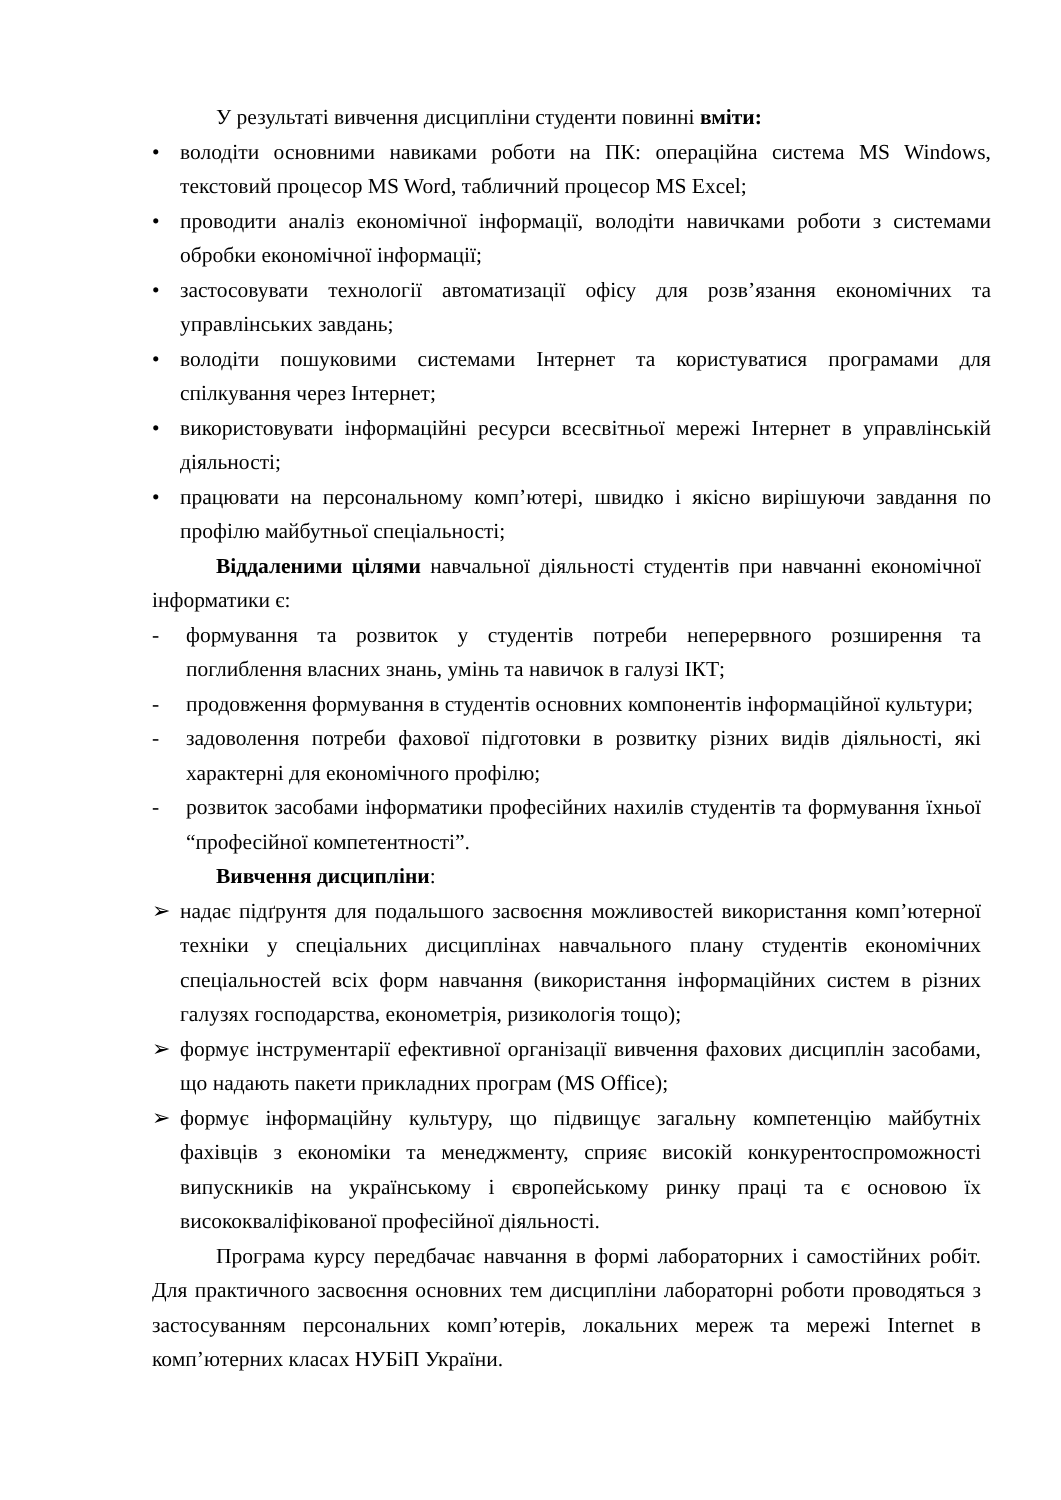У результаті вивчення дисципліни студенти повинні вміти:
• володіти основними навиками роботи на ПК: операційна система MS Windows, текстовий процесор MS Word, табличний процесор MS Excel;
• проводити аналіз економічної інформації, володіти навичками роботи з системами обробки економічної інформації;
• застосовувати технології автоматизації офісу для розв’язання економічних та управлінських завдань;
• володіти пошуковими системами Інтернет та користуватися програмами для спілкування через Інтернет;
• використовувати інформаційні ресурси всесвітньої мережі Інтернет в управлінській діяльності;
• працювати на персональному комп’ютері, швидко і якісно вирішуючи завдання по профілю майбутньої спеціальності;
Віддаленими цілями навчальної діяльності студентів при навчанні економічної інформатики є:
- формування та розвиток у студентів потреби неперервного розширення та поглиблення власних знань, умінь та навичок в галузі ІКТ;
- продовження формування в студентів основних компонентів інформаційної культури;
- задоволення потреби фахової підготовки в розвитку різних видів діяльності, які характерні для економічного профілю;
- розвиток засобами інформатики професійних нахилів студентів та формування їхньої “професійної компетентності”.
Вивчення дисципліни:
➢ надає підґрунтя для подальшого засвоєння можливостей використання комп’ютерної техніки у спеціальних дисциплінах навчального плану студентів економічних спеціальностей всіх форм навчання (використання інформаційних систем в різних галузях господарства, економетрія, ризикологія тощо);
➢ формує інструментарії ефективної організації вивчення фахових дисциплін засобами, що надають пакети прикладних програм (MS Office);
➢ формує інформаційну культуру, що підвищує загальну компетенцію майбутніх фахівців з економіки та менеджменту, сприяє високій конкурентоспроможності випускників на українському і європейському ринку праці та є основою їх висококваліфікованої професійної діяльності.
Програма курсу передбачає навчання в формі лабораторних і самостійних робіт. Для практичного засвоєння основних тем дисципліни лабораторні роботи проводяться з застосуванням персональних комп’ютерів, локальних мереж та мережі Internet в комп’ютерних класах НУБіП України.